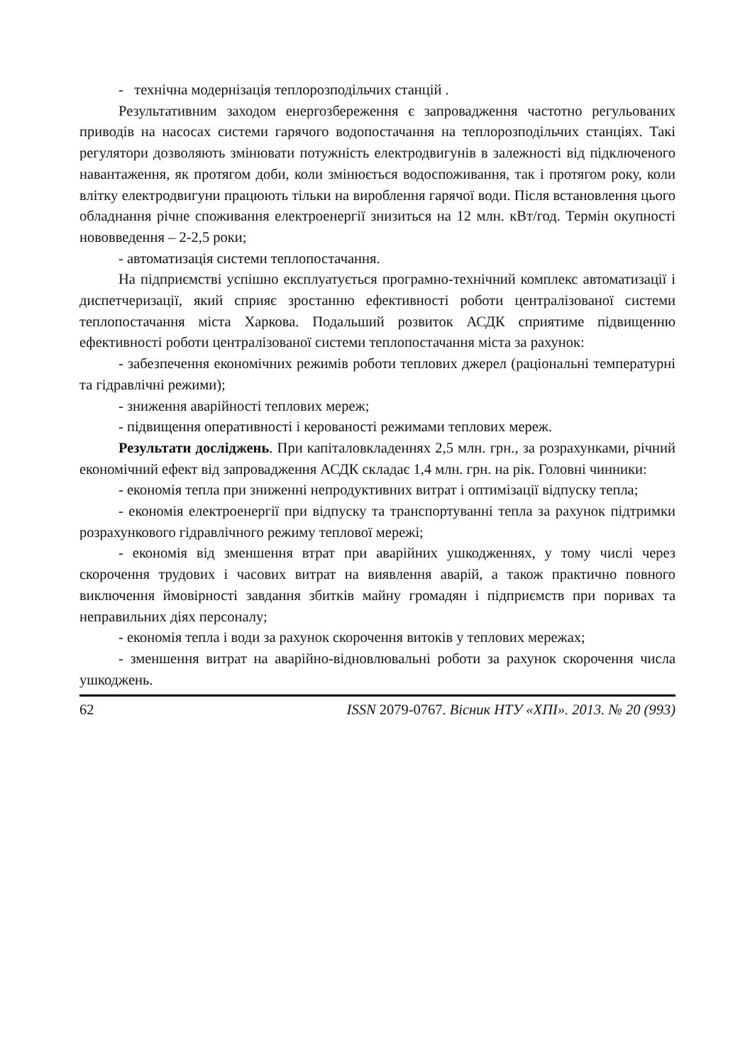- технічна модернізація теплорозподільчих станцій .
Результативним заходом енергозбереження є запровадження частотно регульованих приводів на насосах системи гарячого водопостачання на теплорозподільчих станціях. Такі регулятори дозволяють змінювати потужність електродвигунів в залежності від підключеного навантаження, як протягом доби, коли змінюється водоспоживання, так і протягом року, коли влітку електродвигуни працюють тільки на вироблення гарячої води. Після встановлення цього обладнання річне споживання електроенергії знизиться на 12 млн. кВт/год. Термін окупності нововведення – 2-2,5 роки;
- автоматизація системи теплопостачання.
На підприємстві успішно експлуатується програмно-технічний комплекс автоматизації і диспетчеризації, який сприяє зростанню ефективності роботи централізованої системи теплопостачання міста Харкова. Подальший розвиток АСДК сприятиме підвищенню ефективності роботи централізованої системи теплопостачання міста за рахунок:
- забезпечення економічних режимів роботи теплових джерел (раціональні температурні та гідравлічні режими);
- зниження аварійності теплових мереж;
- підвищення оперативності і керованості режимами теплових мереж.
Результати досліджень. При капіталовкладеннях 2,5 млн. грн., за розрахунками, річний економічний ефект від запровадження АСДК складає 1,4 млн. грн. на рік. Головні чинники:
- економія тепла при зниженні непродуктивних витрат і оптимізації відпуску тепла;
- економія електроенергії при відпуску та транспортуванні тепла за рахунок підтримки розрахункового гідравлічного режиму теплової мережі;
- економія від зменшення втрат при аварійних ушкодженнях, у тому числі через скорочення трудових і часових витрат на виявлення аварій, а також практично повного виключення ймовірності завдання збитків майну громадян і підприємств при поривах та неправильних діях персоналу;
- економія тепла і води за рахунок скорочення витоків у теплових мережах;
- зменшення витрат на аварійно-відновлювальні роботи за рахунок скорочення числа ушкоджень.
62 ISSN 2079-0767. Вісник НТУ «ХПІ». 2013. № 20 (993)